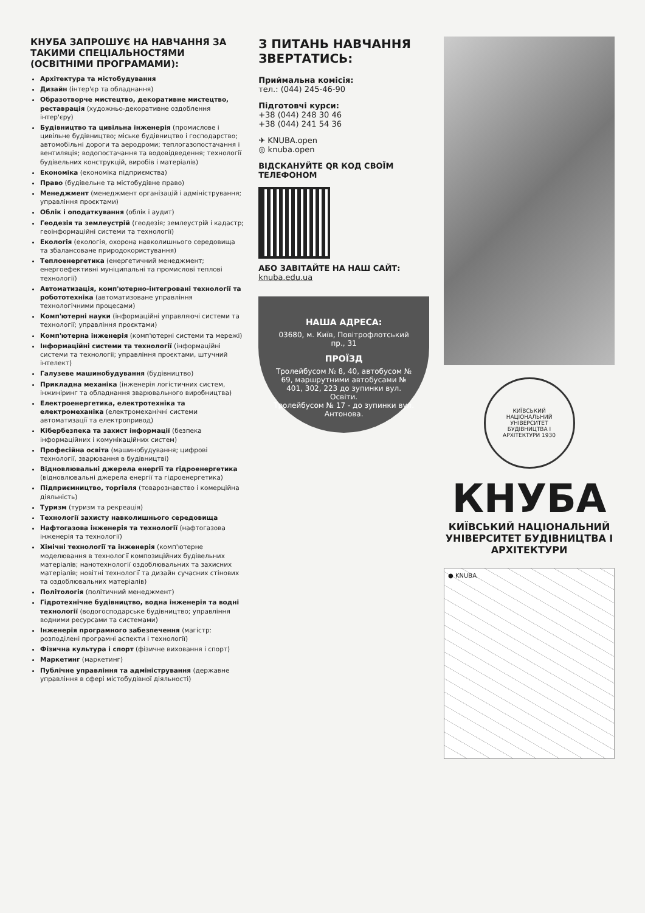КНУБА ЗАПРОШУЄ НА НАВЧАННЯ ЗА ТАКИМИ СПЕЦІАЛЬНОСТЯМИ (ОСВІТНІМИ ПРОГРАМАМИ):
Архітектура та містобудування
Дизайн (інтер'єр та обладнання)
Образотворче мистецтво, декоративне мистецтво, реставрація (художньо-декоративне оздоблення інтер'єру)
Будівництво та цивільна інженерія (промислове і цивільне будівництво; міське будівництво і господарство; автомобільні дороги та аеродроми; теплогазопостачання і вентиляція; водопостачання та водовідведення; технології будівельних конструкцій, виробів і матеріалів)
Економіка (економіка підприємства)
Право (будівельне та містобудівне право)
Менеджмент (менеджмент організацій і адміністрування; управління проєктами)
Облік і оподаткування (облік і аудит)
Геодезія та землеустрій (геодезія; землеустрій і кадастр; геоінформаційні системи та технології)
Екологія (екологія, охорона навколишнього середовища та збалансоване природокористування)
Теплоенергетика (енергетичний менеджмент; енергоефективні муніципальні та промислові теплові технології)
Автоматизація, комп'ютерно-інтегровані технології та робототехніка (автоматизоване управління технологічними процесами)
Комп'ютерні науки (інформаційні управляючі системи та технології; управління проєктами)
Комп'ютерна інженерія (комп'ютерні системи та мережі)
Інформаційні системи та технології (інформаційні системи та технології; управління проєктами, штучний інтелект)
Галузеве машинобудування (будівництво)
Прикладна механіка (інженерія логістичних систем, інжиніринг та обладнання зварювального виробництва)
Електроенергетика, електротехніка та електромеханіка (електромеханічні системи автоматизації та електропривод)
Кібербезпека та захист інформації (безпека інформаційних і комунікаційних систем)
Професійна освіта (машинобудування; цифрові технології, зварювання в будівництві)
Відновлювальні джерела енергії та гідроенергетика (відновлювальні джерела енергії та гідроенергетика)
Підприємництво, торгівля (товарознавство і комерційна діяльність)
Туризм (туризм та рекреація)
Технології захисту навколишнього середовища
Нафтогазова інженерія та технології (нафтогазова інженерія та технології)
Хімічні технології та інженерія (комп'ютерне моделювання в технології композиційних будівельних матеріалів; нанотехнології оздоблювальних та захисних матеріалів; новітні технології та дизайн сучасних стінових та оздоблювальних матеріалів)
Політологія (політичний менеджмент)
Гідротехнічне будівництво, водна інженерія та водні технології (водогосподарське будівництво; управління водними ресурсами та системами)
Інженерія програмного забезпечення (магістр: розподілені програмні аспекти і технології)
Фізична культура і спорт (фізичне виховання і спорт)
Маркетинг (маркетинг)
Публічне управління та адміністрування (державне управління в сфері містобудівної діяльності)
З ПИТАНЬ НАВЧАННЯ ЗВЕРТАТИСЬ:
Приймальна комісія:
тел.: (044) 245-46-90
Підготовчі курси:
+38 (044) 248 30 46
+38 (044) 241 54 36
✈ KNUBA.open
◎ knuba.open
ВІДСКАНУЙТЕ QR КОД СВОЇМ ТЕЛЕФОНОМ
АБО ЗАВІТАЙТЕ НА НАШ САЙТ:
knuba.edu.ua
НАША АДРЕСА:
03680, м. Київ, Повітрофлотський пр., 31
ПРОЇЗД
Тролейбусом № 8, 40, автобусом № 69, маршрутними автобусами № 401, 302, 223 до зупинки вул. Освіти.
Тролейбусом № 17 - до зупинки вул. Антонова.
КИЇВСЬКИЙ НАЦІОНАЛЬНИЙ УНІВЕРСИТЕТ БУДІВНИЦТВА І АРХІТЕКТУРИ 1930
КНУБА
КИЇВСЬКИЙ НАЦІОНАЛЬНИЙ УНІВЕРСИТЕТ БУДІВНИЦТВА І АРХІТЕКТУРИ
● KNUBA